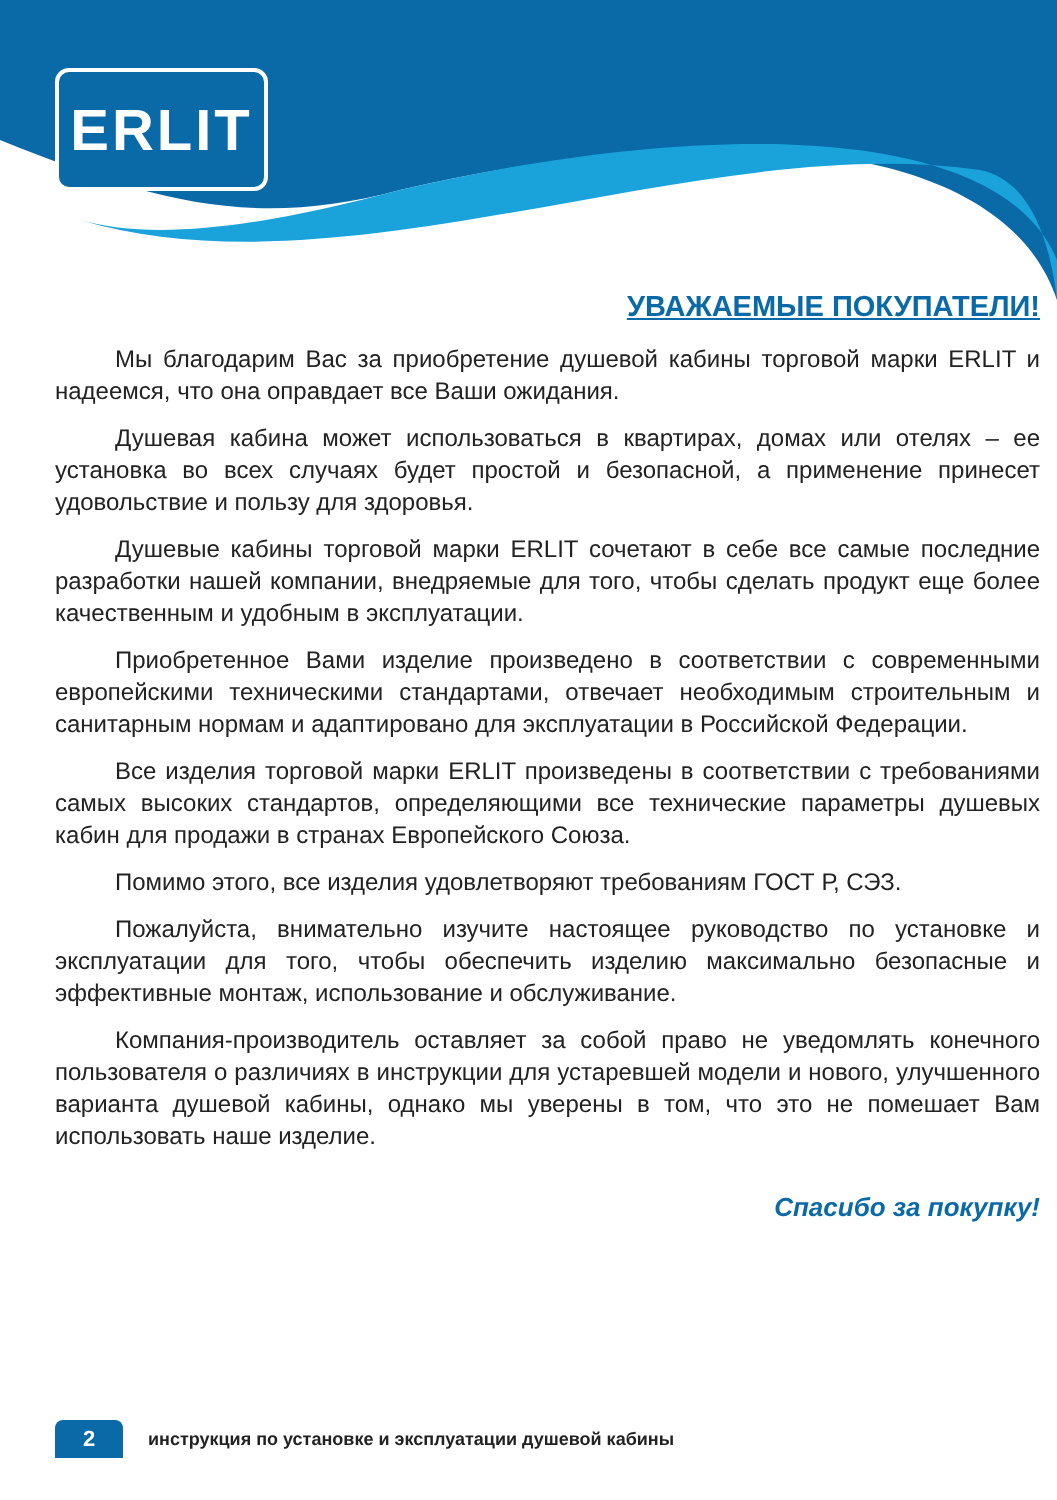ERLIT
УВАЖАЕМЫЕ ПОКУПАТЕЛИ!
Мы благодарим Вас за приобретение душевой кабины торговой марки ERLIT и надеемся, что она оправдает все Ваши ожидания.
Душевая кабина может использоваться в квартирах, домах или отелях – ее установка во всех случаях будет простой и безопасной, а применение принесет удовольствие и пользу для здоровья.
Душевые кабины торговой марки ERLIT сочетают в себе все самые последние разработки нашей компании, внедряемые для того, чтобы сделать продукт еще более качественным и удобным в эксплуатации.
Приобретенное Вами изделие произведено в соответствии с современными европейскими техническими стандартами, отвечает необходимым строительным и санитарным нормам и адаптировано для эксплуатации в Российской Федерации.
Все изделия торговой марки ERLIT произведены в соответствии с требованиями самых высоких стандартов, определяющими все технические параметры душевых кабин для продажи в странах Европейского Союза.
Помимо этого, все изделия удовлетворяют требованиям ГОСТ Р, СЭЗ.
Пожалуйста, внимательно изучите настоящее руководство по установке и эксплуатации для того, чтобы обеспечить изделию максимально безопасные и эффективные монтаж, использование и обслуживание.
Компания-производитель оставляет за собой право не уведомлять конечного пользователя о различиях в инструкции для устаревшей модели и нового, улучшенного варианта душевой кабины, однако мы уверены в том, что это не помешает Вам использовать наше изделие.
Спасибо за покупку!
2
инструкция по установке и эксплуатации душевой кабины